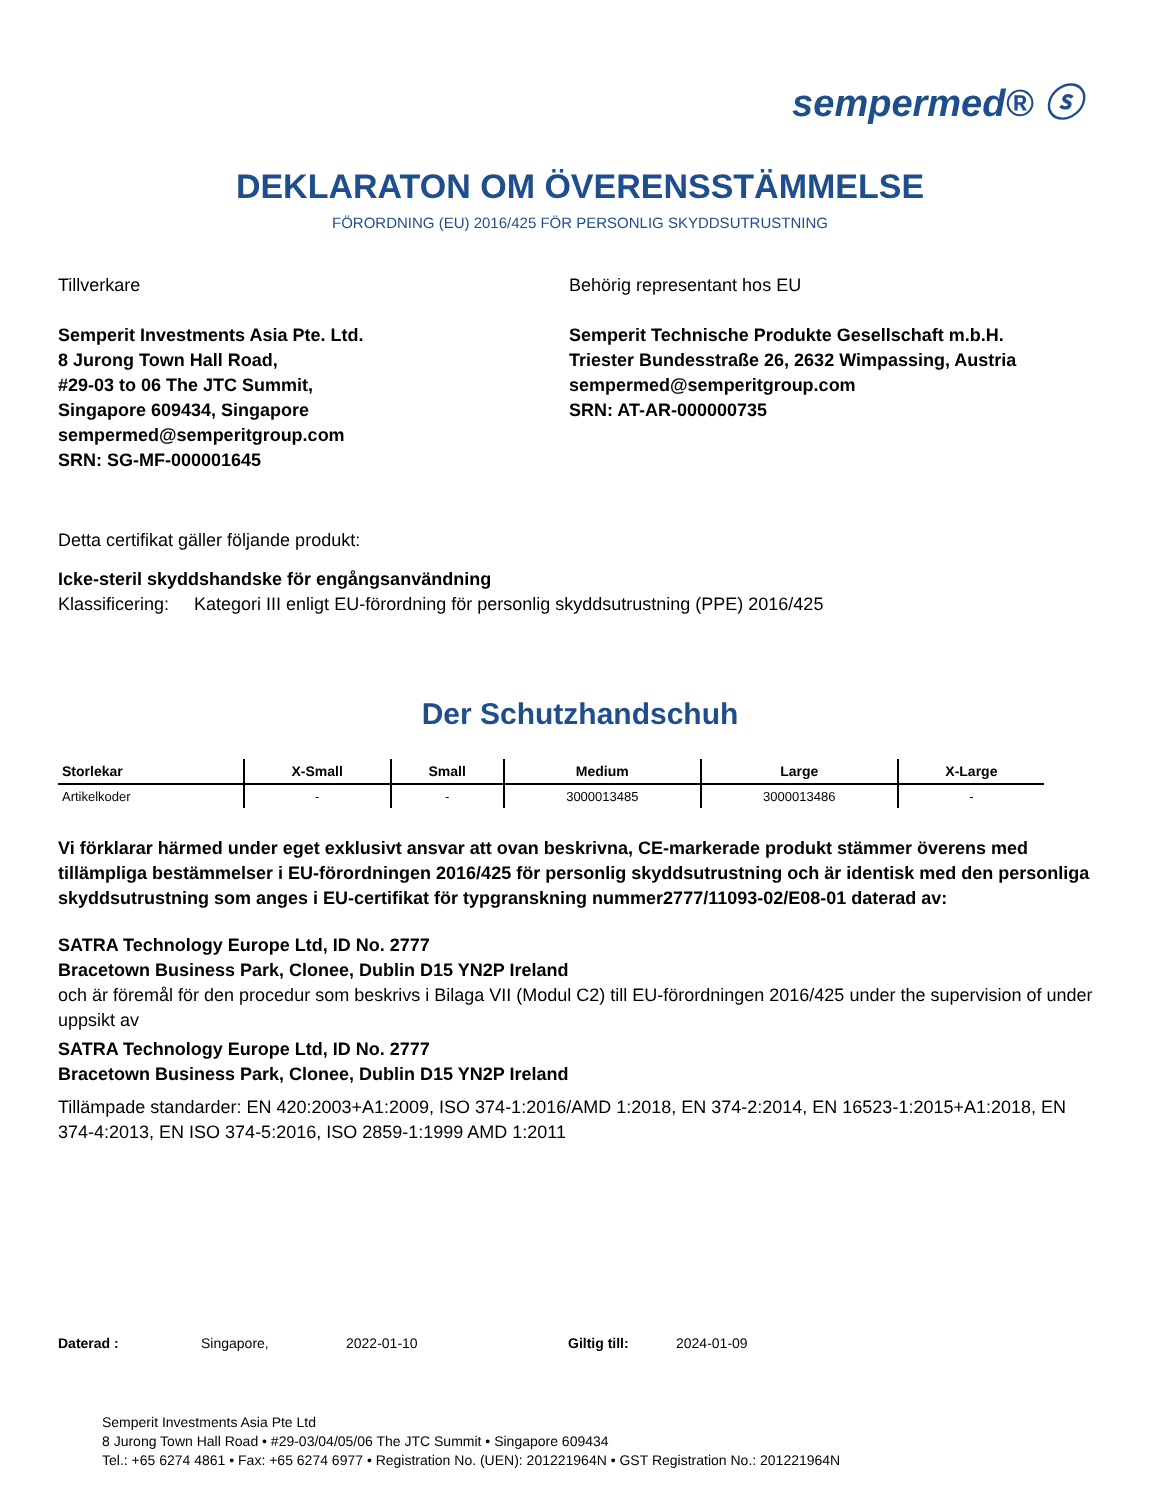sempermed® ⓢ
DEKLARATON OM ÖVERENSSTÄMMELSE
FÖRORDNING (EU) 2016/425 FÖR PERSONLIG SKYDDSUTRUSTNING
Tillverkare
Semperit Investments Asia Pte. Ltd.
8 Jurong Town Hall Road,
#29-03 to 06 The JTC Summit,
Singapore 609434, Singapore
sempermed@semperitgroup.com
SRN: SG-MF-000001645
Behörig representant hos EU
Semperit Technische Produkte Gesellschaft m.b.H.
Triester Bundesstraße 26, 2632 Wimpassing, Austria
sempermed@semperitgroup.com
SRN: AT-AR-000000735
Detta certifikat gäller följande produkt:
Icke-steril skyddshandske för engångsanvändning
Klassificering: Kategori III enligt EU-förordning för personlig skyddsutrustning (PPE) 2016/425
Der Schutzhandschuh
| Storlekar | X-Small | Small | Medium | Large | X-Large |
| --- | --- | --- | --- | --- | --- |
| Artikelkoder | - | - | 3000013485 | 3000013486 | - |
Vi förklarar härmed under eget exklusivt ansvar att ovan beskrivna, CE-markerade produkt stämmer överens med tillämpliga bestämmelser i EU-förordningen 2016/425 för personlig skyddsutrustning och är identisk med den personliga skyddsutrustning som anges i EU-certifikat för typgranskning nummer2777/11093-02/E08-01 daterad av:
SATRA Technology Europe Ltd, ID No. 2777
Bracetown Business Park, Clonee, Dublin D15 YN2P Ireland
och är föremål för den procedur som beskrivs i Bilaga VII (Modul C2) till EU-förordningen 2016/425 under the supervision of under uppsikt av
SATRA Technology Europe Ltd, ID No. 2777
Bracetown Business Park, Clonee, Dublin D15 YN2P Ireland
Tillämpade standarder: EN 420:2003+A1:2009, ISO 374-1:2016/AMD 1:2018, EN 374-2:2014, EN 16523-1:2015+A1:2018, EN 374-4:2013, EN ISO 374-5:2016, ISO 2859-1:1999 AMD 1:2011
Daterad : Singapore, 2022-01-10 Giltig till: 2024-01-09
Semperit Investments Asia Pte Ltd
8 Jurong Town Hall Road • #29-03/04/05/06 The JTC Summit • Singapore 609434
Tel.: +65 6274 4861 • Fax: +65 6274 6977 • Registration No. (UEN): 201221964N • GST Registration No.: 201221964N